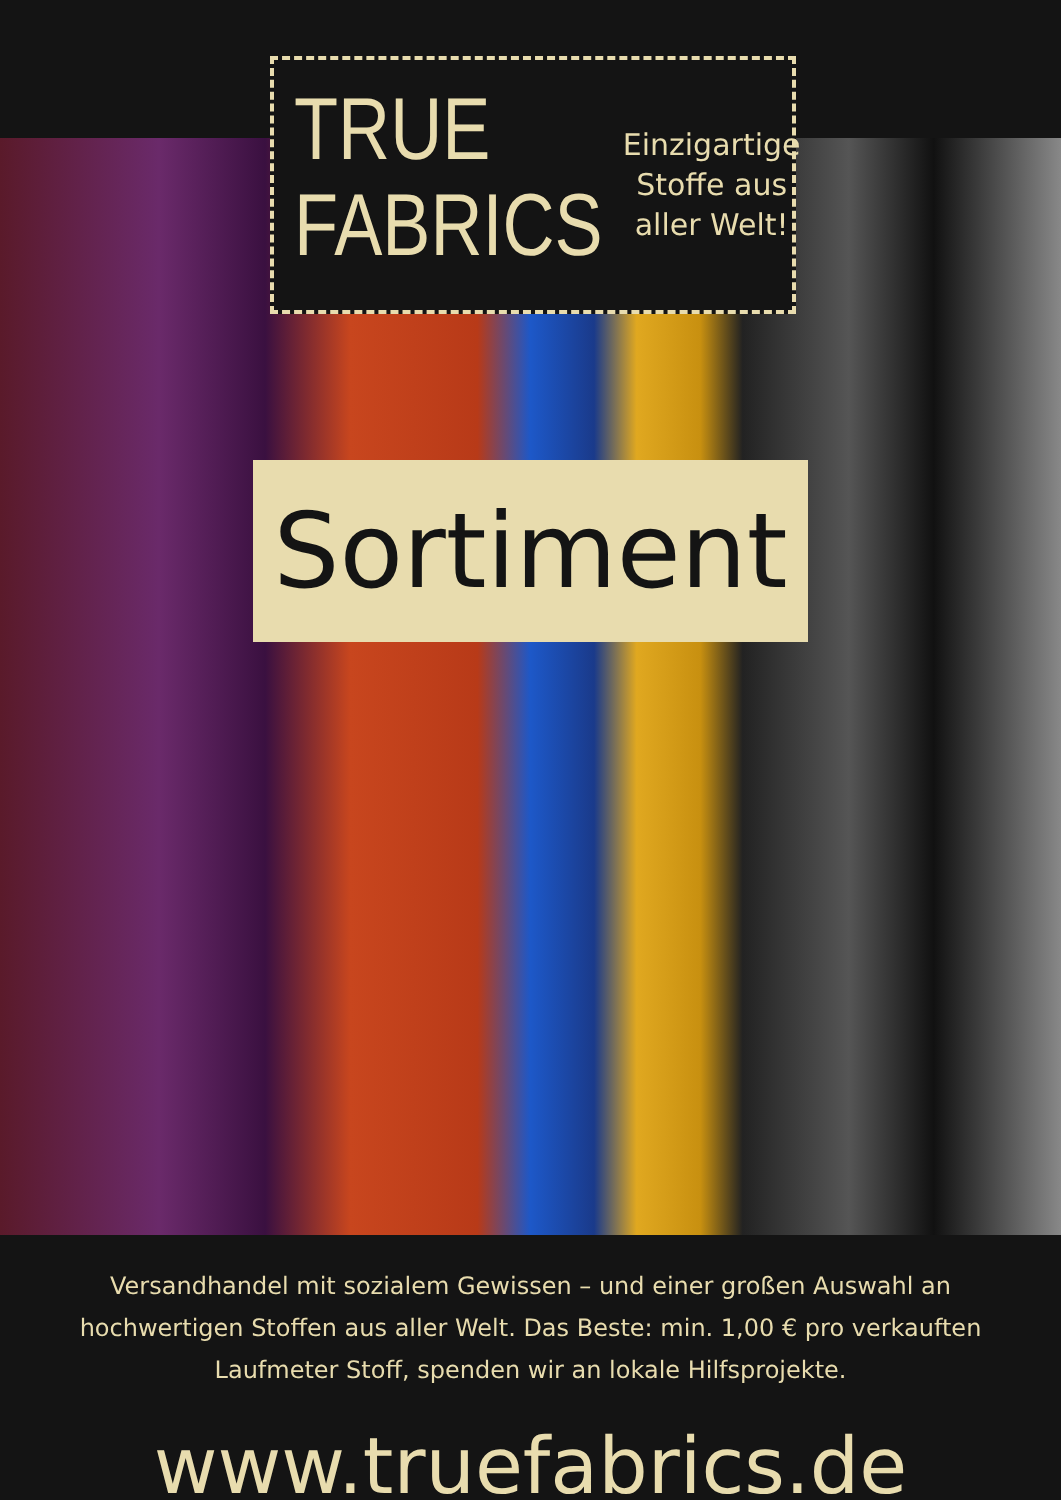TRUE
FABRICS
Einzigartige Stoffe aus aller Welt!
Sortiment
Versandhandel mit sozialem Gewissen – und einer großen Auswahl an hochwertigen Stoffen aus aller Welt. Das Beste: min. 1,00 € pro verkauften Laufmeter Stoff, spenden wir an lokale Hilfsprojekte.
www.truefabrics.de